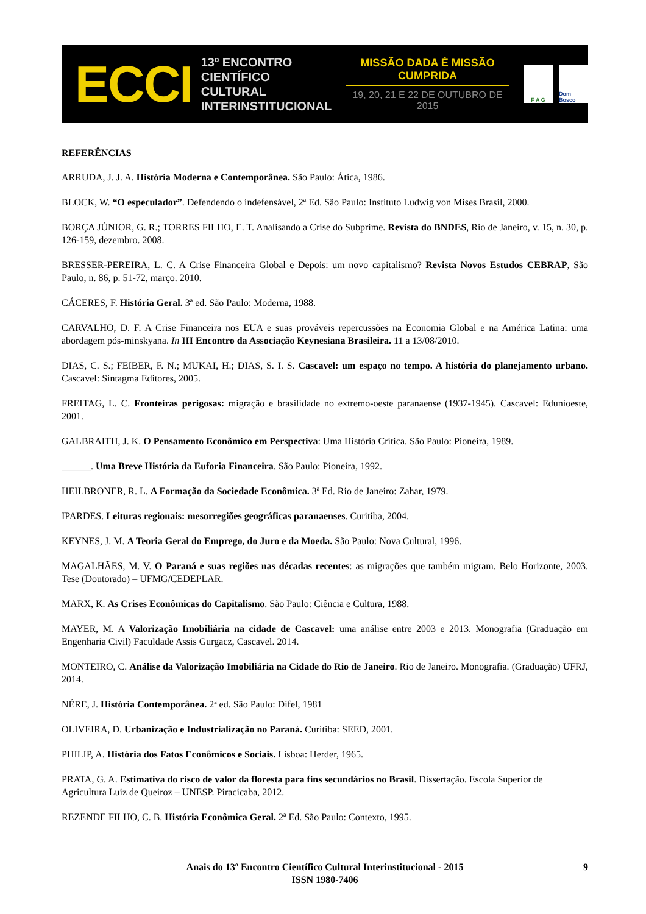ECCI
13º ENCONTRO
CIENTÍFICO CULTURAL
INTERINSTITUCIONAL
MISSÃO DADA É MISSÃO CUMPRIDA
19, 20, 21 E 22 DE OUTUBRO DE 2015
F A G Dom Bosco
REFERÊNCIAS
ARRUDA, J. J. A. História Moderna e Contemporânea. São Paulo: Ática, 1986.
BLOCK, W. “O especulador”. Defendendo o indefensável, 2ª Ed. São Paulo: Instituto Ludwig von Mises Brasil, 2000.
BORÇA JÚNIOR, G. R.; TORRES FILHO, E. T. Analisando a Crise do Subprime. Revista do BNDES, Rio de Janeiro, v. 15, n. 30, p. 126-159, dezembro. 2008.
BRESSER-PEREIRA, L. C. A Crise Financeira Global e Depois: um novo capitalismo? Revista Novos Estudos CEBRAP, São Paulo, n. 86, p. 51-72, março. 2010.
CÁCERES, F. História Geral. 3ª ed. São Paulo: Moderna, 1988.
CARVALHO, D. F. A Crise Financeira nos EUA e suas prováveis repercussões na Economia Global e na América Latina: uma abordagem pós-minskyana. In III Encontro da Associação Keynesiana Brasileira. 11 a 13/08/2010.
DIAS, C. S.; FEIBER, F. N.; MUKAI, H.; DIAS, S. I. S. Cascavel: um espaço no tempo. A história do planejamento urbano. Cascavel: Sintagma Editores, 2005.
FREITAG, L. C. Fronteiras perigosas: migração e brasilidade no extremo-oeste paranaense (1937-1945). Cascavel: Edunioeste, 2001.
GALBRAITH, J. K. O Pensamento Econômico em Perspectiva: Uma História Crítica. São Paulo: Pioneira, 1989.
______. Uma Breve História da Euforia Financeira. São Paulo: Pioneira, 1992.
HEILBRONER, R. L. A Formação da Sociedade Econômica. 3ª Ed. Rio de Janeiro: Zahar, 1979.
IPARDES. Leituras regionais: mesorregiões geográficas paranaenses. Curitiba, 2004.
KEYNES, J. M. A Teoria Geral do Emprego, do Juro e da Moeda. São Paulo: Nova Cultural, 1996.
MAGALHÃES, M. V. O Paraná e suas regiões nas décadas recentes: as migrações que também migram. Belo Horizonte, 2003. Tese (Doutorado) – UFMG/CEDEPLAR.
MARX, K. As Crises Econômicas do Capitalismo. São Paulo: Ciência e Cultura, 1988.
MAYER, M. A Valorização Imobiliária na cidade de Cascavel: uma análise entre 2003 e 2013. Monografia (Graduação em Engenharia Civil) Faculdade Assis Gurgacz, Cascavel. 2014.
MONTEIRO, C. Análise da Valorização Imobiliária na Cidade do Rio de Janeiro. Rio de Janeiro. Monografia. (Graduação) UFRJ, 2014.
NÉRE, J. História Contemporânea. 2ª ed. São Paulo: Difel, 1981
OLIVEIRA, D. Urbanização e Industrialização no Paraná. Curitiba: SEED, 2001.
PHILIP, A. História dos Fatos Econômicos e Sociais. Lisboa: Herder, 1965.
PRATA, G. A. Estimativa do risco de valor da floresta para fins secundários no Brasil. Dissertação. Escola Superior de Agricultura Luiz de Queiroz – UNESP. Piracicaba, 2012.
REZENDE FILHO, C. B. História Econômica Geral. 2ª Ed. São Paulo: Contexto, 1995.
Anais do 13º Encontro Científico Cultural Interinstitucional - 2015
ISSN 1980-7406
9